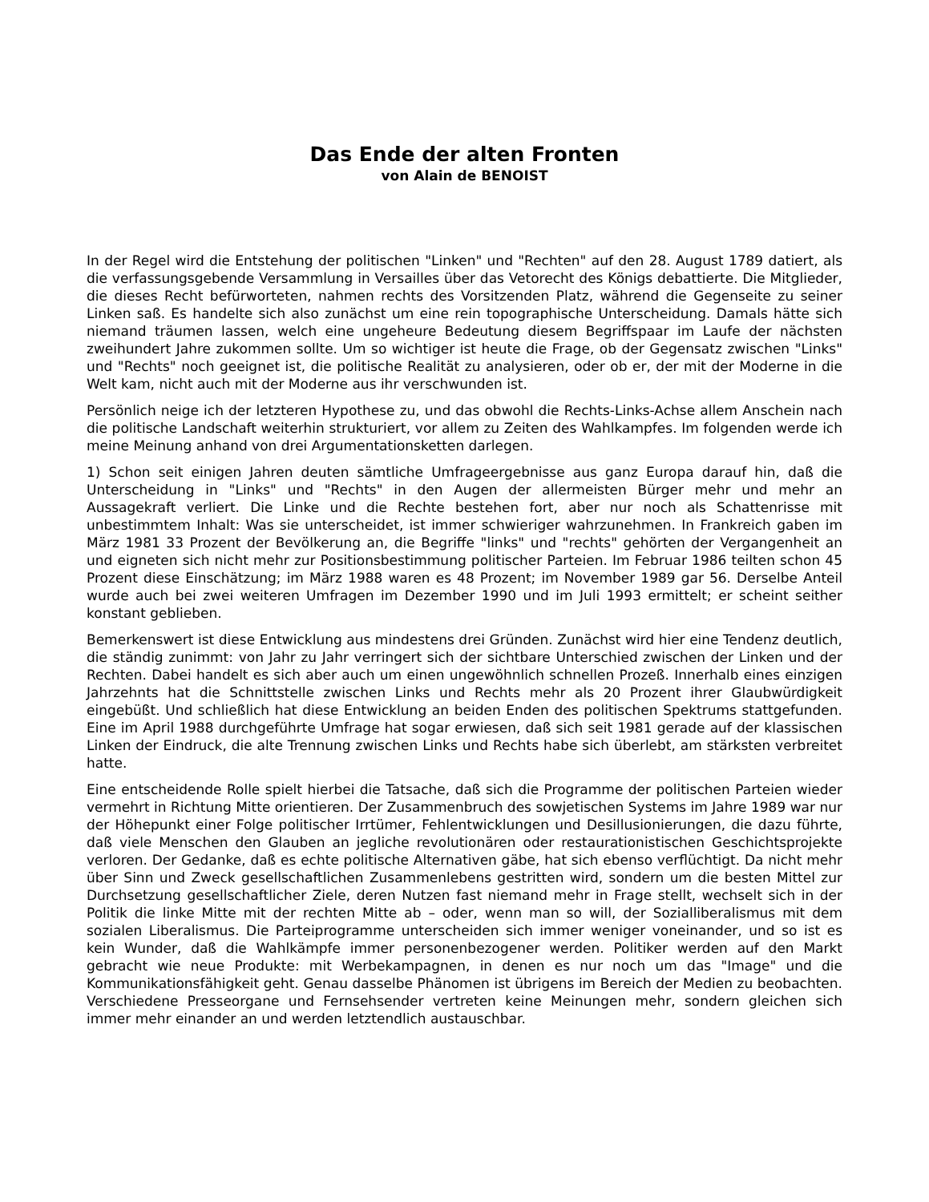Das Ende der alten Fronten
von Alain de BENOIST
In der Regel wird die Entstehung der politischen "Linken" und "Rechten" auf den 28. August 1789 datiert, als die verfassungsgebende Versammlung in Versailles über das Vetorecht des Königs debattierte. Die Mitglieder, die dieses Recht befürworteten, nahmen rechts des Vorsitzenden Platz, während die Gegenseite zu seiner Linken saß. Es handelte sich also zunächst um eine rein topographische Unterscheidung. Damals hätte sich niemand träumen lassen, welch eine ungeheure Bedeutung diesem Begriffspaar im Laufe der nächsten zweihundert Jahre zukommen sollte. Um so wichtiger ist heute die Frage, ob der Gegensatz zwischen "Links" und "Rechts" noch geeignet ist, die politische Realität zu analysieren, oder ob er, der mit der Moderne in die Welt kam, nicht auch mit der Moderne aus ihr verschwunden ist.
Persönlich neige ich der letzteren Hypothese zu, und das obwohl die Rechts-Links-Achse allem Anschein nach die politische Landschaft weiterhin strukturiert, vor allem zu Zeiten des Wahlkampfes. Im folgenden werde ich meine Meinung anhand von drei Argumentationsketten darlegen.
1) Schon seit einigen Jahren deuten sämtliche Umfrageergebnisse aus ganz Europa darauf hin, daß die Unterscheidung in "Links" und "Rechts" in den Augen der allermeisten Bürger mehr und mehr an Aussagekraft verliert. Die Linke und die Rechte bestehen fort, aber nur noch als Schattenrisse mit unbestimmtem Inhalt: Was sie unterscheidet, ist immer schwieriger wahrzunehmen. In Frankreich gaben im März 1981 33 Prozent der Bevölkerung an, die Begriffe "links" und "rechts" gehörten der Vergangenheit an und eigneten sich nicht mehr zur Positionsbestimmung politischer Parteien. Im Februar 1986 teilten schon 45 Prozent diese Einschätzung; im März 1988 waren es 48 Prozent; im November 1989 gar 56. Derselbe Anteil wurde auch bei zwei weiteren Umfragen im Dezember 1990 und im Juli 1993 ermittelt; er scheint seither konstant geblieben.
Bemerkenswert ist diese Entwicklung aus mindestens drei Gründen. Zunächst wird hier eine Tendenz deutlich, die ständig zunimmt: von Jahr zu Jahr verringert sich der sichtbare Unterschied zwischen der Linken und der Rechten. Dabei handelt es sich aber auch um einen ungewöhnlich schnellen Prozeß. Innerhalb eines einzigen Jahrzehnts hat die Schnittstelle zwischen Links und Rechts mehr als 20 Prozent ihrer Glaubwürdigkeit eingebüßt. Und schließlich hat diese Entwicklung an beiden Enden des politischen Spektrums stattgefunden. Eine im April 1988 durchgeführte Umfrage hat sogar erwiesen, daß sich seit 1981 gerade auf der klassischen Linken der Eindruck, die alte Trennung zwischen Links und Rechts habe sich überlebt, am stärksten verbreitet hatte.
Eine entscheidende Rolle spielt hierbei die Tatsache, daß sich die Programme der politischen Parteien wieder vermehrt in Richtung Mitte orientieren. Der Zusammenbruch des sowjetischen Systems im Jahre 1989 war nur der Höhepunkt einer Folge politischer Irrtümer, Fehlentwicklungen und Desillusionierungen, die dazu führte, daß viele Menschen den Glauben an jegliche revolutionären oder restaurationistischen Geschichtsprojekte verloren. Der Gedanke, daß es echte politische Alternativen gäbe, hat sich ebenso verflüchtigt. Da nicht mehr über Sinn und Zweck gesellschaftlichen Zusammenlebens gestritten wird, sondern um die besten Mittel zur Durchsetzung gesellschaftlicher Ziele, deren Nutzen fast niemand mehr in Frage stellt, wechselt sich in der Politik die linke Mitte mit der rechten Mitte ab – oder, wenn man so will, der Sozialliberalismus mit dem sozialen Liberalismus. Die Parteiprogramme unterscheiden sich immer weniger voneinander, und so ist es kein Wunder, daß die Wahlkämpfe immer personenbezogener werden. Politiker werden auf den Markt gebracht wie neue Produkte: mit Werbekampagnen, in denen es nur noch um das "Image" und die Kommunikationsfähigkeit geht. Genau dasselbe Phänomen ist übrigens im Bereich der Medien zu beobachten. Verschiedene Presseorgane und Fernsehsender vertreten keine Meinungen mehr, sondern gleichen sich immer mehr einander an und werden letztendlich austauschbar.